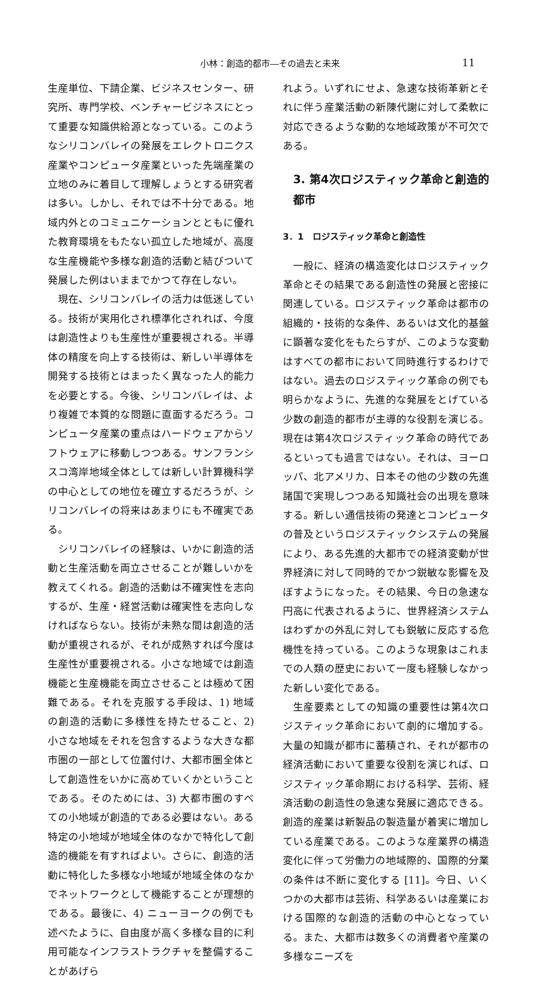小林：創造的都市―その過去と未来 11
生産単位、下請企業、ビジネスセンター、研究所、専門学校、ベンチャービジネスにとって重要な知識供給源となっている。このようなシリコンバレイの発展をエレクトロニクス産業やコンピュータ産業といった先端産業の立地のみに着目して理解しょうとする研究者は多い。しかし、それでは不十分である。地域内外とのコミュニケーションとともに優れた教育環境をもたない孤立した地域が、高度な生産機能や多様な創造的活動と結びついて発展した例はいままでかつて存在しない。
現在、シリコンバレイの活力は低迷している。技術が実用化され標準化されれば、今度は創造性よりも生産性が重要視される。半導体の精度を向上する技術は、新しい半導体を開発する技術とはまったく異なった人的能力を必要とする。今後、シリコンバレイは、より複雑で本質的な問題に直面するだろう。コンピュータ産業の重点はハードウェアからソフトウェアに移動しつつある。サンフランシスコ湾岸地域全体としては新しい計算機科学の中心としての地位を確立するだろうが、シリコンバレイの将来はあまりにも不確実である。
シリコンバレイの経験は、いかに創造的活動と生産活動を両立させることが難しいかを教えてくれる。創造的活動は不確実性を志向するが、生産・経営活動は確実性を志向しなければならない。技術が未熟な間は創造的活動が重視されるが、それが成熟すれば今度は生産性が重要視される。小さな地域では創造機能と生産機能を両立させることは極めて困難である。それを克服する手段は、1) 地域の創造的活動に多様性を持たせること、2) 小さな地域をそれを包含するような大きな都市圏の一部として位置付け、大都市圏全体として創造性をいかに高めていくかということである。そのためには、3) 大都市圏のすべての小地域が創造的である必要はない。ある特定の小地域が地域全体のなかで特化して創造的機能を有すればよい。さらに、創造的活動に特化した多様な小地域が地域全体のなかでネットワークとして機能することが理想的である。最後に、4) ニューヨークの例でも述べたように、自由度が高く多様な目的に利用可能なインフラストラクチャを整備することがあげら
れよう。いずれにせよ、急速な技術革新とそれに伴う産業活動の新陳代謝に対して柔軟に対応できるような動的な地域政策が不可欠である。
3. 第4次ロジスティック革命と創造的都市
3．1　ロジスティック革命と創造性
一般に、経済の構造変化はロジスティック革命とその結果である創造性の発展と密接に関連している。ロジスティック革命は都市の組織的・技術的な条件、あるいは文化的基盤に顕著な変化をもたらすが、このような変動はすべての都市において同時進行するわけではない。過去のロジスティック革命の例でも明らかなように、先進的な発展をとげている少数の創造的都市が主導的な役割を演じる。現在は第4次ロジスティック革命の時代であるといっても過言ではない。それは、ヨーロッパ、北アメリカ、日本その他の少数の先進諸国で実現しつつある知識社会の出現を意味する。新しい通信技術の発達とコンピュータの普及というロジスティックシステムの発展により、ある先進的大都市での経済変動が世界経済に対して同時的でかつ鋭敏な影響を及ぼすようになった。その結果、今日の急速な円高に代表されるように、世界経済システムはわずかの外乱に対しても鋭敏に反応する危機性を持っている。このような現象はこれまでの人類の歴史において一度も経験しなかった新しい変化である。
生産要素としての知識の重要性は第4次ロジスティック革命において劇的に増加する。大量の知識が都市に蓄積され、それが都市の経済活動において重要な役割を演じれば、ロジスティック革命期における科学、芸術、経済活動の創造性の急速な発展に適応できる。創造的産業は新製品の製造量が着実に増加している産業である。このような産業界の構造変化に伴って労働力の地域際的、国際的分業の条件は不断に変化する [11]。今日、いくつかの大都市は芸術、科学あるいは産業における国際的な創造的活動の中心となっている。また、大都市は数多くの消費者や産業の多様なニーズを